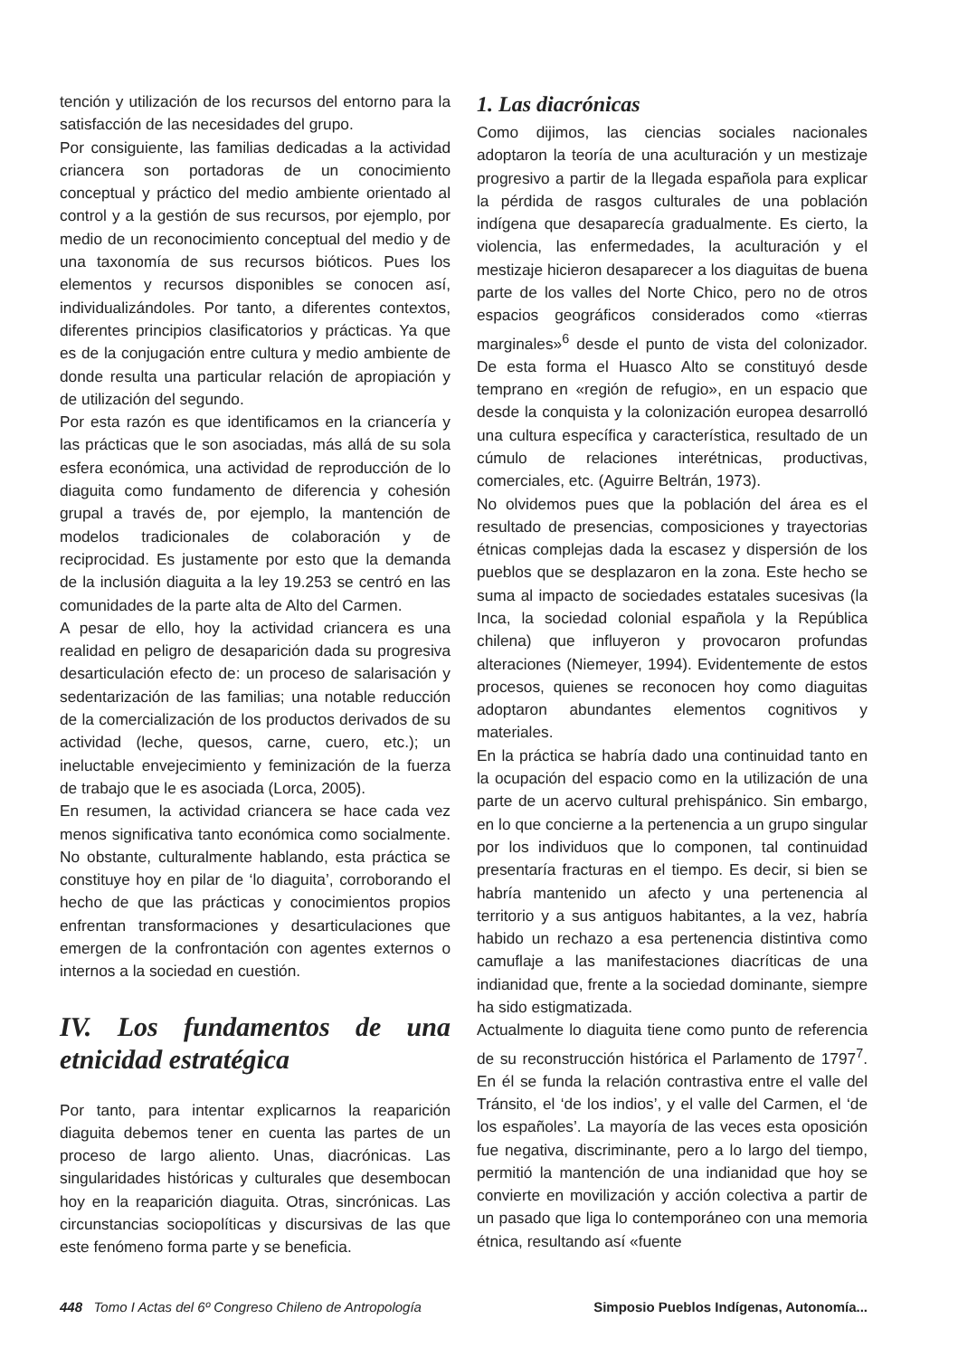tención y utilización de los recursos del entorno para la satisfacción de las necesidades del grupo.
Por consiguiente, las familias dedicadas a la actividad criancera son portadoras de un conocimiento conceptual y práctico del medio ambiente orientado al control y a la gestión de sus recursos, por ejemplo, por medio de un reconocimiento conceptual del medio y de una taxonomía de sus recursos bióticos. Pues los elementos y recursos disponibles se conocen así, individualizándoles. Por tanto, a diferentes contextos, diferentes principios clasificatorios y prácticas. Ya que es de la conjugación entre cultura y medio ambiente de donde resulta una particular relación de apropiación y de utilización del segundo.
Por esta razón es que identificamos en la criancería y las prácticas que le son asociadas, más allá de su sola esfera económica, una actividad de reproducción de lo diaguita como fundamento de diferencia y cohesión grupal a través de, por ejemplo, la mantención de modelos tradicionales de colaboración y de reciprocidad. Es justamente por esto que la demanda de la inclusión diaguita a la ley 19.253 se centró en las comunidades de la parte alta de Alto del Carmen.
A pesar de ello, hoy la actividad criancera es una realidad en peligro de desaparición dada su progresiva desarticulación efecto de: un proceso de salarisación y sedentarización de las familias; una notable reducción de la comercialización de los productos derivados de su actividad (leche, quesos, carne, cuero, etc.); un ineluctable envejecimiento y feminización de la fuerza de trabajo que le es asociada (Lorca, 2005).
En resumen, la actividad criancera se hace cada vez menos significativa tanto económica como socialmente. No obstante, culturalmente hablando, esta práctica se constituye hoy en pilar de ‘lo diaguita’, corroborando el hecho de que las prácticas y conocimientos propios enfrentan transformaciones y desarticulaciones que emergen de la confrontación con agentes externos o internos a la sociedad en cuestión.
IV. Los fundamentos de una etnicidad estratégica
Por tanto, para intentar explicarnos la reaparición diaguita debemos tener en cuenta las partes de un proceso de largo aliento. Unas, diacrónicas. Las singularidades históricas y culturales que desembocan hoy en la reaparición diaguita. Otras, sincrónicas. Las circunstancias sociopolíticas y discursivas de las que este fenómeno forma parte y se beneficia.
1. Las diacrónicas
Como dijimos, las ciencias sociales nacionales adoptaron la teoría de una aculturación y un mestizaje progresivo a partir de la llegada española para explicar la pérdida de rasgos culturales de una población indígena que desaparecía gradualmente. Es cierto, la violencia, las enfermedades, la aculturación y el mestizaje hicieron desaparecer a los diaguitas de buena parte de los valles del Norte Chico, pero no de otros espacios geográficos considerados como «tierras marginales»<sup>6</sup> desde el punto de vista del colonizador. De esta forma el Huasco Alto se constituyó desde temprano en «región de refugio», en un espacio que desde la conquista y la colonización europea desarrolló una cultura específica y característica, resultado de un cúmulo de relaciones interétnicas, productivas, comerciales, etc. (Aguirre Beltrán, 1973).
No olvidemos pues que la población del área es el resultado de presencias, composiciones y trayectorias étnicas complejas dada la escasez y dispersión de los pueblos que se desplazaron en la zona. Este hecho se suma al impacto de sociedades estatales sucesivas (la Inca, la sociedad colonial española y la República chilena) que influyeron y provocaron profundas alteraciones (Niemeyer, 1994). Evidentemente de estos procesos, quienes se reconocen hoy como diaguitas adoptaron abundantes elementos cognitivos y materiales.
En la práctica se habría dado una continuidad tanto en la ocupación del espacio como en la utilización de una parte de un acervo cultural prehispánico. Sin embargo, en lo que concierne a la pertenencia a un grupo singular por los individuos que lo componen, tal continuidad presentaría fracturas en el tiempo. Es decir, si bien se habría mantenido un afecto y una pertenencia al territorio y a sus antiguos habitantes, a la vez, habría habido un rechazo a esa pertenencia distintiva como camuflaje a las manifestaciones diacríticas de una indianidad que, frente a la sociedad dominante, siempre ha sido estigmatizada.
Actualmente lo diaguita tiene como punto de referencia de su reconstrucción histórica el Parlamento de 1797<sup>7</sup>. En él se funda la relación contrastiva entre el valle del Tránsito, el ‘de los indios’, y el valle del Carmen, el ‘de los españoles’. La mayoría de las veces esta oposición fue negativa, discriminante, pero a lo largo del tiempo, permitió la mantención de una indianidad que hoy se convierte en movilización y acción colectiva a partir de un pasado que liga lo contemporáneo con una memoria étnica, resultando así «fuente
448 Tomo I Actas del 6º Congreso Chileno de Antropología Simposio Pueblos Indígenas, Autonomía...